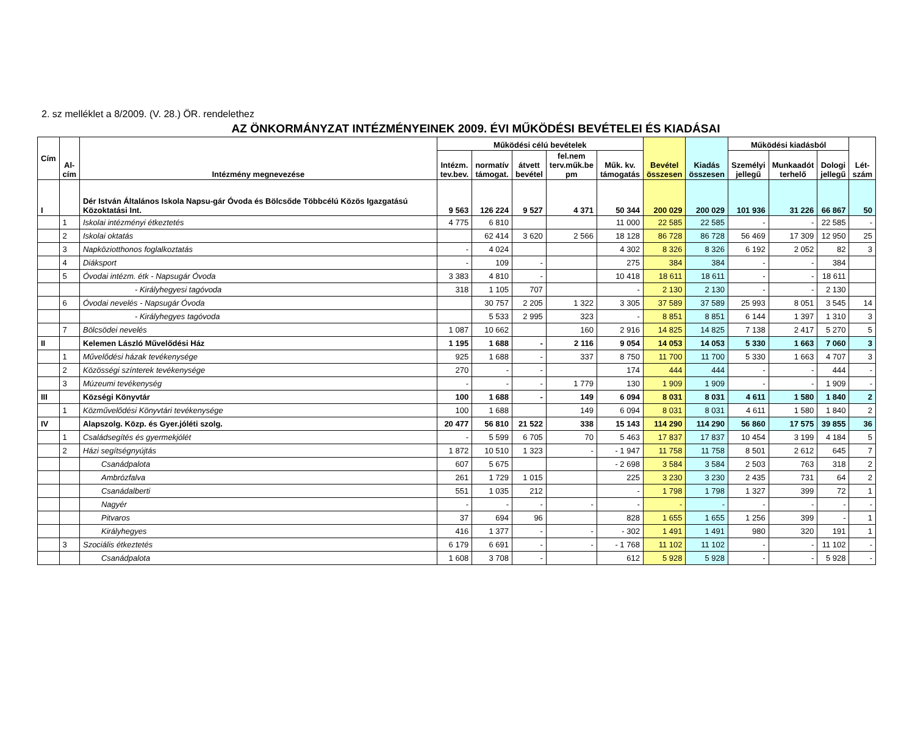2. sz melléklet a 8/2009. (V. 28.) ÖR. rendelethez
AZ ÖNKORMÁNYZAT INTÉZMÉNYEINEK 2009. ÉVI MŰKÖDÉSI BEVÉTELEI ÉS KIADÁSAI
| Cím | Al- cím | Intézmény megnevezése | Működési célú bevételek | | | | | Bevétel összesen | Kiadás összesen | Működési kiadásból | | | Lét- szám |
| --- | --- | --- | --- | --- | --- | --- | --- | --- | --- | --- | --- | --- | --- |
| | | | Intézm. tev.bev. | normatív támogat. | átvett bevétel | fel.nem terv.műk.be pm | Műk. kv. támogatás | | | Személyi jellegű | Munkaadót terhelő | Dologi jellegű | |
| I | | Dér István Általános Iskola Napsu-gár Óvoda és Bölcsőde Többcélú Közös Igazgatású Közoktatási Int. | 9 563 | 126 224 | 9 527 | 4 371 | 50 344 | 200 029 | 200 029 | 101 936 | 31 226 | 66 867 | 50 |
| | 1 | Iskolai intézményi étkeztetés | 4 775 | 6 810 | | | 11 000 | 22 585 | 22 585 | - | - | 22 585 | - |
| | 2 | Iskolai oktatás | | 62 414 | 3 620 | 2 566 | 18 128 | 86 728 | 86 728 | 56 469 | 17 309 | 12 950 | 25 |
| | 3 | Napköziotthonos foglalkoztatás | - | 4 024 | | | 4 302 | 8 326 | 8 326 | 6 192 | 2 052 | 82 | 3 |
| | 4 | Diáksport | - | 109 | - | | 275 | 384 | 384 | - | - | 384 | |
| | 5 | Óvodai intézm. étk - Napsugár Óvoda | 3 383 | 4 810 | - | | 10 418 | 18 611 | 18 611 | - | - | 18 611 | |
| | | - Királyhegyesi tagóvoda | 318 | 1 105 | 707 | | - | 2 130 | 2 130 | - | - | 2 130 | |
| | 6 | Óvodai nevelés - Napsugár Óvoda | | 30 757 | 2 205 | 1 322 | 3 305 | 37 589 | 37 589 | 25 993 | 8 051 | 3 545 | 14 |
| | | - Királyhegyes tagóvoda | | 5 533 | 2 995 | 323 | - | 8 851 | 8 851 | 6 144 | 1 397 | 1 310 | 3 |
| | 7 | Bölcsödei nevelés | 1 087 | 10 662 | | 160 | 2 916 | 14 825 | 14 825 | 7 138 | 2 417 | 5 270 | 5 |
| II | | Kelemen László Művelődési Ház | 1 195 | 1 688 | - | 2 116 | 9 054 | 14 053 | 14 053 | 5 330 | 1 663 | 7 060 | 3 |
| | 1 | Művelődési házak tevékenysége | 925 | 1 688 | - | 337 | 8 750 | 11 700 | 11 700 | 5 330 | 1 663 | 4 707 | 3 |
| | 2 | Közösségi színterek tevékenysége | 270 | - | - | | 174 | 444 | 444 | - | - | 444 | - |
| | 3 | Múzeumi tevékenység | - | - | - | 1 779 | 130 | 1 909 | 1 909 | - | - | 1 909 | - |
| III | | Községi Könyvtár | 100 | 1 688 | - | 149 | 6 094 | 8 031 | 8 031 | 4 611 | 1 580 | 1 840 | 2 |
| | 1 | Közművelődési Könyvtári tevékenysége | 100 | 1 688 | | 149 | 6 094 | 8 031 | 8 031 | 4 611 | 1 580 | 1 840 | 2 |
| IV | | Alapszolg. Közp. és Gyer.jóléti szolg. | 20 477 | 56 810 | 21 522 | 338 | 15 143 | 114 290 | 114 290 | 56 860 | 17 575 | 39 855 | 36 |
| | 1 | Családsegítés és gyermekjólét | - | 5 599 | 6 705 | 70 | 5 463 | 17 837 | 17 837 | 10 454 | 3 199 | 4 184 | 5 |
| | 2 | Házi segítségnyújtás | 1 872 | 10 510 | 1 323 | - | - 1 947 | 11 758 | 11 758 | 8 501 | 2 612 | 645 | 7 |
| | | Csanádpalota | 607 | 5 675 | | | - 2 698 | 3 584 | 3 584 | 2 503 | 763 | 318 | 2 |
| | | Ambrózfalva | 261 | 1 729 | 1 015 | | 225 | 3 230 | 3 230 | 2 435 | 731 | 64 | 2 |
| | | Csanádalberti | 551 | 1 035 | 212 | | - | 1 798 | 1 798 | 1 327 | 399 | 72 | 1 |
| | | Nagyér | - | - | - | - | - | - | - | - | - | - | - |
| | | Pitvaros | 37 | 694 | 96 | | 828 | 1 655 | 1 655 | 1 256 | 399 | - | 1 |
| | | Királyhegyes | 416 | 1 377 | - | - | - 302 | 1 491 | 1 491 | 980 | 320 | 191 | 1 |
| | 3 | Szociális étkeztetés | 6 179 | 6 691 | - | - | - 1 768 | 11 102 | 11 102 | - | - | 11 102 | - |
| | | Csanádpalota | 1 608 | 3 708 | - | | 612 | 5 928 | 5 928 | - | - | 5 928 | - |